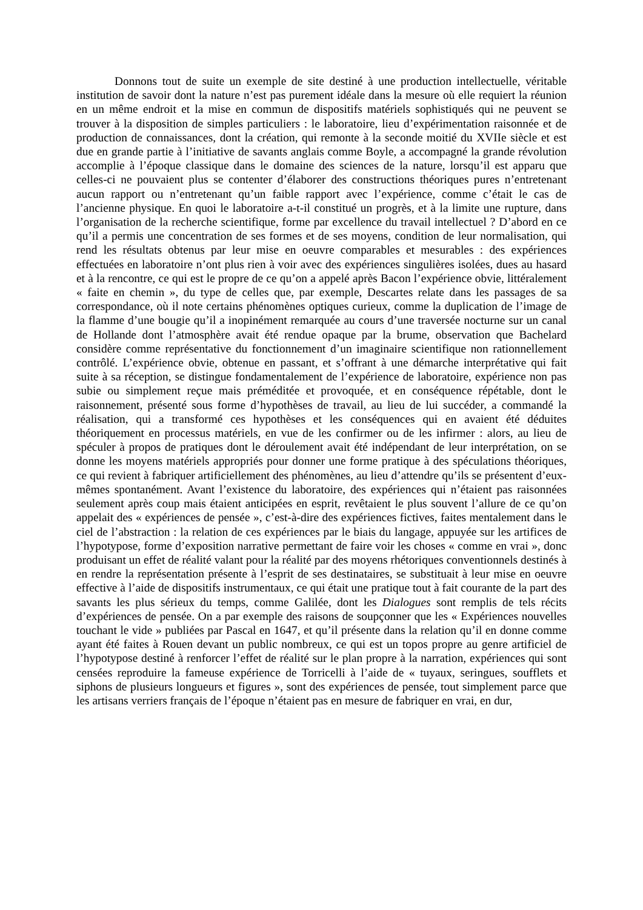Donnons tout de suite un exemple de site destiné à une production intellectuelle, véritable institution de savoir dont la nature n’est pas purement idéale dans la mesure où elle requiert la réunion en un même endroit et la mise en commun de dispositifs matériels sophistiqués qui ne peuvent se trouver à la disposition de simples particuliers : le laboratoire, lieu d’expérimentation raisonnée et de production de connaissances, dont la création, qui remonte à la seconde moitié du XVIIe siècle et est due en grande partie à l’initiative de savants anglais comme Boyle, a accompagné la grande révolution accomplie à l’époque classique dans le domaine des sciences de la nature, lorsqu’il est apparu que celles-ci ne pouvaient plus se contenter d’élaborer des constructions théoriques pures n’entretenant aucun rapport ou n’entretenant qu’un faible rapport avec l’expérience, comme c’était le cas de l’ancienne physique. En quoi le laboratoire a-t-il constitué un progrès, et à la limite une rupture, dans l’organisation de la recherche scientifique, forme par excellence du travail intellectuel ? D’abord en ce qu’il a permis une concentration de ses formes et de ses moyens, condition de leur normalisation, qui rend les résultats obtenus par leur mise en oeuvre comparables et mesurables : des expériences effectuées en laboratoire n’ont plus rien à voir avec des expériences singulières isolées, dues au hasard et à la rencontre, ce qui est le propre de ce qu’on a appelé après Bacon l’expérience obvie, littéralement « faite en chemin », du type de celles que, par exemple, Descartes relate dans les passages de sa correspondance, où il note certains phénomènes optiques curieux, comme la duplication de l’image de la flamme d’une bougie qu’il a inopinément remarquée au cours d’une traversée nocturne sur un canal de Hollande dont l’atmosphère avait été rendue opaque par la brume, observation que Bachelard considère comme représentative du fonctionnement d’un imaginaire scientifique non rationnellement contrôlé. L’expérience obvie, obtenue en passant, et s’offrant à une démarche interprétative qui fait suite à sa réception, se distingue fondamentalement de l’expérience de laboratoire, expérience non pas subie ou simplement reçue mais préméditée et provoquée, et en conséquence répétable, dont le raisonnement, présenté sous forme d’hypothèses de travail, au lieu de lui succéder, a commandé la réalisation, qui a transformé ces hypothèses et les conséquences qui en avaient été déduites théoriquement en processus matériels, en vue de les confirmer ou de les infirmer : alors, au lieu de spéculer à propos de pratiques dont le déroulement avait été indépendant de leur interprétation, on se donne les moyens matériels appropriés pour donner une forme pratique à des spéculations théoriques, ce qui revient à fabriquer artificiellement des phénomènes, au lieu d’attendre qu’ils se présentent d’eux-mêmes spontanément. Avant l’existence du laboratoire, des expériences qui n’étaient pas raisonnées seulement après coup mais étaient anticipées en esprit, revêtaient le plus souvent l’allure de ce qu’on appelait des « expériences de pensée », c’est-à-dire des expériences fictives, faites mentalement dans le ciel de l’abstraction : la relation de ces expériences par le biais du langage, appuyée sur les artifices de l’hypotypose, forme d’exposition narrative permettant de faire voir les choses « comme en vrai », donc produisant un effet de réalité valant pour la réalité par des moyens rhétoriques conventionnels destinés à en rendre la représentation présente à l’esprit de ses destinataires, se substituait à leur mise en oeuvre effective à l’aide de dispositifs instrumentaux, ce qui était une pratique tout à fait courante de la part des savants les plus sérieux du temps, comme Galilée, dont les Dialogues sont remplis de tels récits d’expériences de pensée. On a par exemple des raisons de soupçonner que les « Expériences nouvelles touchant le vide » publiées par Pascal en 1647, et qu’il présente dans la relation qu’il en donne comme ayant été faites à Rouen devant un public nombreux, ce qui est un topos propre au genre artificiel de l’hypotypose destiné à renforcer l’effet de réalité sur le plan propre à la narration, expériences qui sont censées reproduire la fameuse expérience de Torricelli à l’aide de « tuyaux, seringues, soufflets et siphons de plusieurs longueurs et figures », sont des expériences de pensée, tout simplement parce que les artisans verriers français de l’époque n’étaient pas en mesure de fabriquer en vrai, en dur,